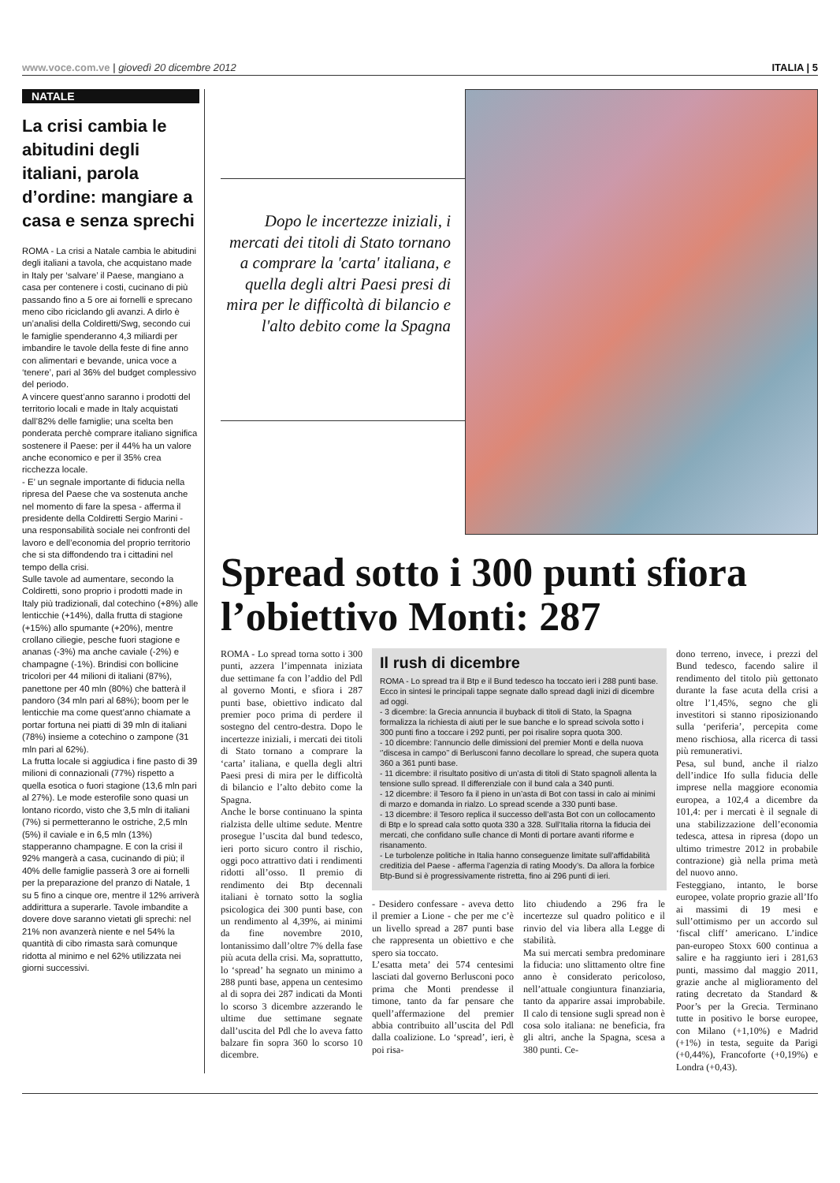www.voce.com.ve | giovedì 20 dicembre 2012 ITALIA | 5
NATALE
La crisi cambia le abitudini degli italiani, parola d’ordine: mangiare a casa e senza sprechi
ROMA - La crisi a Natale cambia le abitudini degli italiani a tavola, che acquistano made in Italy per ‘salvare’ il Paese, mangiano a casa per contenere i costi, cucinano di più passando fino a 5 ore ai fornelli e sprecano meno cibo riciclando gli avanzi. A dirlo è un’analisi della Coldiretti/Swg, secondo cui le famiglie spenderanno 4,3 miliardi per imbandire le tavole della feste di fine anno con alimentari e bevande, unica voce a ‘tenere’, pari al 36% del budget complessivo del periodo.
A vincere quest’anno saranno i prodotti del territorio locali e made in Italy acquistati dall’82% delle famiglie; una scelta ben ponderata perchè comprare italiano significa sostenere il Paese: per il 44% ha un valore anche economico e per il 35% crea ricchezza locale.
- E’ un segnale importante di fiducia nella ripresa del Paese che va sostenuta anche nel momento di fare la spesa - afferma il presidente della Coldiretti Sergio Marini - una responsabilità sociale nei confronti del lavoro e dell’economia del proprio territorio che si sta diffondendo tra i cittadini nel tempo della crisi.
Sulle tavole ad aumentare, secondo la Coldiretti, sono proprio i prodotti made in Italy più tradizionali, dal cotechino (+8%) alle lenticchie (+14%), dalla frutta di stagione (+15%) allo spumante (+20%), mentre crollano ciliegie, pesche fuori stagione e ananas (-3%) ma anche caviale (-2%) e champagne (-1%). Brindisi con bollicine tricolori per 44 milioni di italiani (87%), panettone per 40 mln (80%) che batterà il pandoro (34 mln pari al 68%); boom per le lenticchie ma come quest’anno chiamate a portar fortuna nei piatti di 39 mln di italiani (78%) insieme a cotechino o zampone (31 mln pari al 62%).
La frutta locale si aggiudica i fine pasto di 39 milioni di connazionali (77%) rispetto a quella esotica o fuori stagione (13,6 mln pari al 27%). Le mode esterofile sono quasi un lontano ricordo, visto che 3,5 mln di italiani (7%) si permetteranno le ostriche, 2,5 mln (5%) il caviale e in 6,5 mln (13%) stapperanno champagne. E con la crisi il 92% mangerà a casa, cucinando di più; il 40% delle famiglie passerà 3 ore ai fornelli per la preparazione del pranzo di Natale, 1 su 5 fino a cinque ore, mentre il 12% arriverà addirittura a superarle. Tavole imbandite a dovere dove saranno vietati gli sprechi: nel 21% non avanzerà niente e nel 54% la quantità di cibo rimasta sarà comunque ridotta al minimo e nel 62% utilizzata nei giorni successivi.
Dopo le incertezze iniziali, i mercati dei titoli di Stato tornano a comprare la 'carta' italiana, e quella degli altri Paesi presi di mira per le difficoltà di bilancio e l'alto debito come la Spagna
Spread sotto i 300 punti sfiora l’obiettivo Monti: 287
ROMA - Lo spread torna sotto i 300 punti, azzera l’impennata iniziata due settimane fa con l’addio del Pdl al governo Monti, e sfiora i 287 punti base, obiettivo indicato dal premier poco prima di perdere il sostegno del centro-destra. Dopo le incertezze iniziali, i mercati dei titoli di Stato tornano a comprare la ‘carta’ italiana, e quella degli altri Paesi presi di mira per le difficoltà di bilancio e l’alto debito come la Spagna.
Anche le borse continuano la spinta rialzista delle ultime sedute. Mentre prosegue l’uscita dal bund tedesco, ieri porto sicuro contro il rischio, oggi poco attrattivo dati i rendimenti ridotti all’osso. Il premio di rendimento dei Btp decennali italiani è tornato sotto la soglia psicologica dei 300 punti base, con un rendimento al 4,39%, ai minimi da fine novembre 2010, lontanissimo dall’oltre 7% della fase più acuta della crisi. Ma, soprattutto, lo ‘spread’ ha segnato un minimo a 288 punti base, appena un centesimo al di sopra dei 287 indicati da Monti lo scorso 3 dicembre azzerando le ultime due settimane segnate dall’uscita del Pdl che lo aveva fatto balzare fin sopra 360 lo scorso 10 dicembre.
Il rush di dicembre
ROMA - Lo spread tra il Btp e il Bund tedesco ha toccato ieri i 288 punti base. Ecco in sintesi le principali tappe segnate dallo spread dagli inizi di dicembre ad oggi.
- 3 dicembre: la Grecia annuncia il buyback di titoli di Stato, la Spagna formalizza la richiesta di aiuti per le sue banche e lo spread scivola sotto i 300 punti fino a toccare i 292 punti, per poi risalire sopra quota 300.
- 10 dicembre: l’annuncio delle dimissioni del premier Monti e della nuova ‘’discesa in campo’’ di Berlusconi fanno decollare lo spread, che supera quota 360 a 361 punti base.
- 11 dicembre: il risultato positivo di un’asta di titoli di Stato spagnoli allenta la tensione sullo spread. Il differenziale con il bund cala a 340 punti.
- 12 dicembre: il Tesoro fa il pieno in un’asta di Bot con tassi in calo ai minimi di marzo e domanda in rialzo. Lo spread scende a 330 punti base.
- 13 dicembre: il Tesoro replica il successo dell’asta Bot con un collocamento di Btp e lo spread cala sotto quota 330 a 328. Sull’Italia ritorna la fiducia dei mercati, che confidano sulle chance di Monti di portare avanti riforme e risanamento.
- Le turbolenze politiche in Italia hanno conseguenze limitate sull’affidabilità creditizia del Paese - afferma l’agenzia di rating Moody’s. Da allora la forbice Btp-Bund si è progressivamente ristretta, fino ai 296 punti di ieri.
- Desidero confessare - aveva detto il premier a Lione - che per me c’è un livello spread a 287 punti base che rappresenta un obiettivo e che spero sia toccato.
L’esatta meta’ dei 574 centesimi lasciati dal governo Berlusconi poco prima che Monti prendesse il timone, tanto da far pensare che quell’affermazione del premier abbia contribuito all’uscita del Pdl dalla coalizione. Lo ‘spread’, ieri, è poi risa-
lito chiudendo a 296 fra le incertezze sul quadro politico e il rinvio del via libera alla Legge di stabilità.
Ma sui mercati sembra predominare la fiducia: uno slittamento oltre fine anno è considerato pericoloso, nell’attuale congiuntura finanziaria, tanto da apparire assai improbabile. Il calo di tensione sugli spread non è cosa solo italiana: ne beneficia, fra gli altri, anche la Spagna, scesa a 380 punti. Ce-
dono terreno, invece, i prezzi del Bund tedesco, facendo salire il rendimento del titolo più gettonato durante la fase acuta della crisi a oltre l’1,45%, segno che gli investitori si stanno riposizionando sulla ‘periferia’, percepita come meno rischiosa, alla ricerca di tassi più remunerativi.
Pesa, sul bund, anche il rialzo dell’indice Ifo sulla fiducia delle imprese nella maggiore economia europea, a 102,4 a dicembre da 101,4: per i mercati è il segnale di una stabilizzazione dell’economia tedesca, attesa in ripresa (dopo un ultimo trimestre 2012 in probabile contrazione) già nella prima metà del nuovo anno.
Festeggiano, intanto, le borse europee, volate proprio grazie all’Ifo ai massimi di 19 mesi e sull’ottimismo per un accordo sul ‘fiscal cliff’ americano. L’indice pan-europeo Stoxx 600 continua a salire e ha raggiunto ieri i 281,63 punti, massimo dal maggio 2011, grazie anche al miglioramento del rating decretato da Standard & Poor’s per la Grecia. Terminano tutte in positivo le borse europee, con Milano (+1,10%) e Madrid (+1%) in testa, seguite da Parigi (+0,44%), Francoforte (+0,19%) e Londra (+0,43).